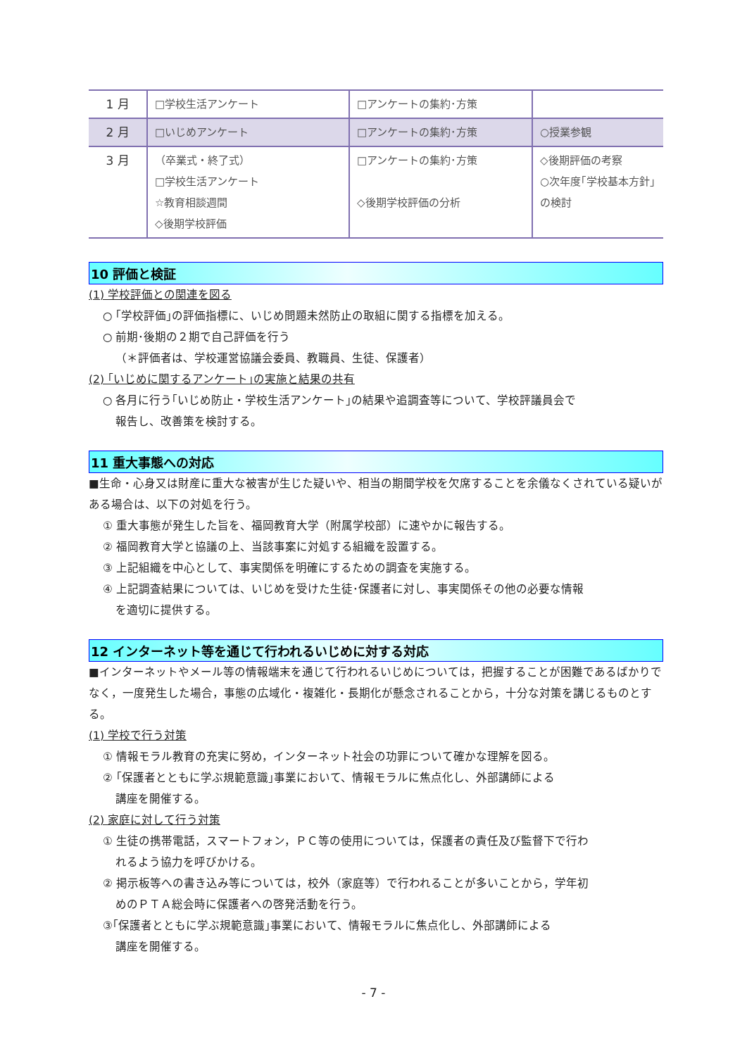| 1 月 | □学校生活アンケート | □アンケートの集約･方策 | |
| 2 月 | □いじめアンケート | □アンケートの集約･方策 | ○授業参観 |
| 3 月 | （卒業式・終了式） □学校生活アンケート ☆教育相談週間 ◇後期学校評価 | □アンケートの集約･方策 ◇後期学校評価の分析 | ◇後期評価の考察 ○次年度｢学校基本方針｣の検討 |
10 評価と検証
(1) 学校評価との関連を図る
○ ｢学校評価｣の評価指標に、いじめ問題未然防止の取組に関する指標を加える。
○ 前期･後期の２期で自己評価を行う
（＊評価者は、学校運営協議会委員、教職員、生徒、保護者）
(2) ｢いじめに関するアンケート｣の実施と結果の共有
○ 各月に行う｢いじめ防止・学校生活アンケート｣の結果や追調査等について、学校評議員会で
報告し、改善策を検討する。
11 重大事態への対応
■生命・心身又は財産に重大な被害が生じた疑いや、相当の期間学校を欠席することを余儀なくされている疑いがある場合は、以下の対処を行う。
① 重大事態が発生した旨を、福岡教育大学（附属学校部）に速やかに報告する。
② 福岡教育大学と協議の上、当該事案に対処する組織を設置する。
③ 上記組織を中心として、事実関係を明確にするための調査を実施する。
④ 上記調査結果については、いじめを受けた生徒･保護者に対し、事実関係その他の必要な情報
を適切に提供する。
12 インターネット等を通じて行われるいじめに対する対応
■インターネットやメール等の情報端末を通じて行われるいじめについては，把握することが困難であるばかりでなく，一度発生した場合，事態の広域化・複雑化・長期化が懸念されることから，十分な対策を講じるものとする。
(1) 学校で行う対策
① 情報モラル教育の充実に努め，インターネット社会の功罪について確かな理解を図る。
② ｢保護者とともに学ぶ規範意識｣事業において、情報モラルに焦点化し、外部講師による
講座を開催する。
(2) 家庭に対して行う対策
① 生徒の携帯電話，スマートフォン，ＰＣ等の使用については，保護者の責任及び監督下で行わ
れるよう協力を呼びかける。
② 掲示板等への書き込み等については，校外（家庭等）で行われることが多いことから，学年初
めのＰＴＡ総会時に保護者への啓発活動を行う。
③｢保護者とともに学ぶ規範意識｣事業において、情報モラルに焦点化し、外部講師による
講座を開催する。
- 7 -